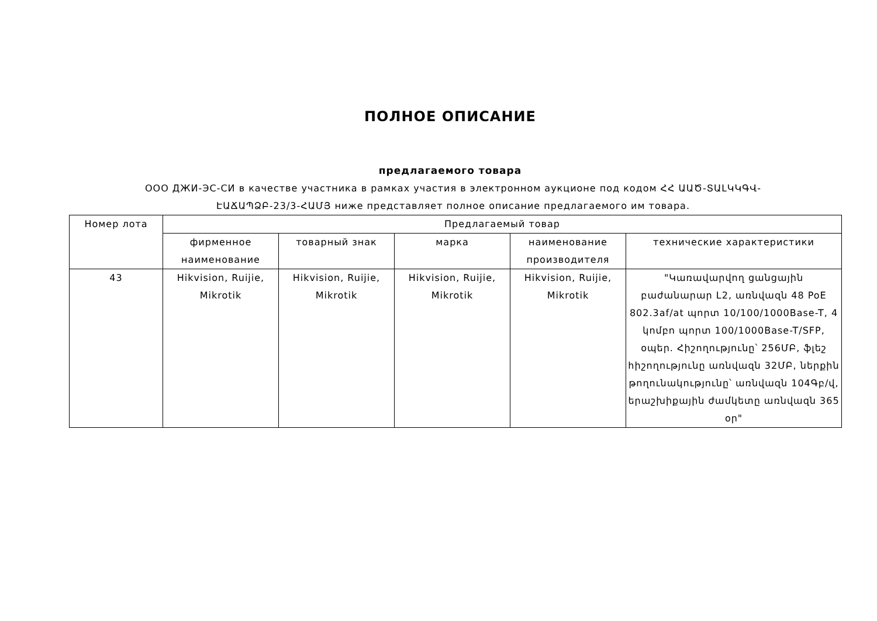ПОЛНОЕ ОПИСАНИЕ
предлагаемого товара
ООО ДЖИ-ЭС-СИ в качестве участника в рамках участия в электронном аукционе под кодом ՀՀ ԱԱԾ-ՏԱԼԿԿԳՎ-ԷԱՃԱՊՁԲ-23/3-ՀԱՄՅ ниже представляет полное описание предлагаемого им товара.
| Номер лота | Предлагаемый товар | | | | |
| --- | --- | --- | --- | --- | --- |
| | фирменное наименование | товарный знак | марка | наименование производителя | технические характеристики |
| 43 | Hikvision, Ruijie, Mikrotik | Hikvision, Ruijie, Mikrotik | Hikvision, Ruijie, Mikrotik | Hikvision, Ruijie, Mikrotik | "Կառավարվող ցանցային բաժանարար L2, առնվազն 48 PoE 802.3af/at պորտ 10/100/1000Base-T, 4 կոմբո պորտ 100/1000Base-T/SFP, օպեր. Հիշողությունը՝ 256ՄԲ, ֆլեշ հիշողությունը առնվազն 32ՄԲ, ներքին թողունակությունը՝ առնվազն 104Գբ/վ, երաշխիքային ժամկետը առնվազն 365 օր" |